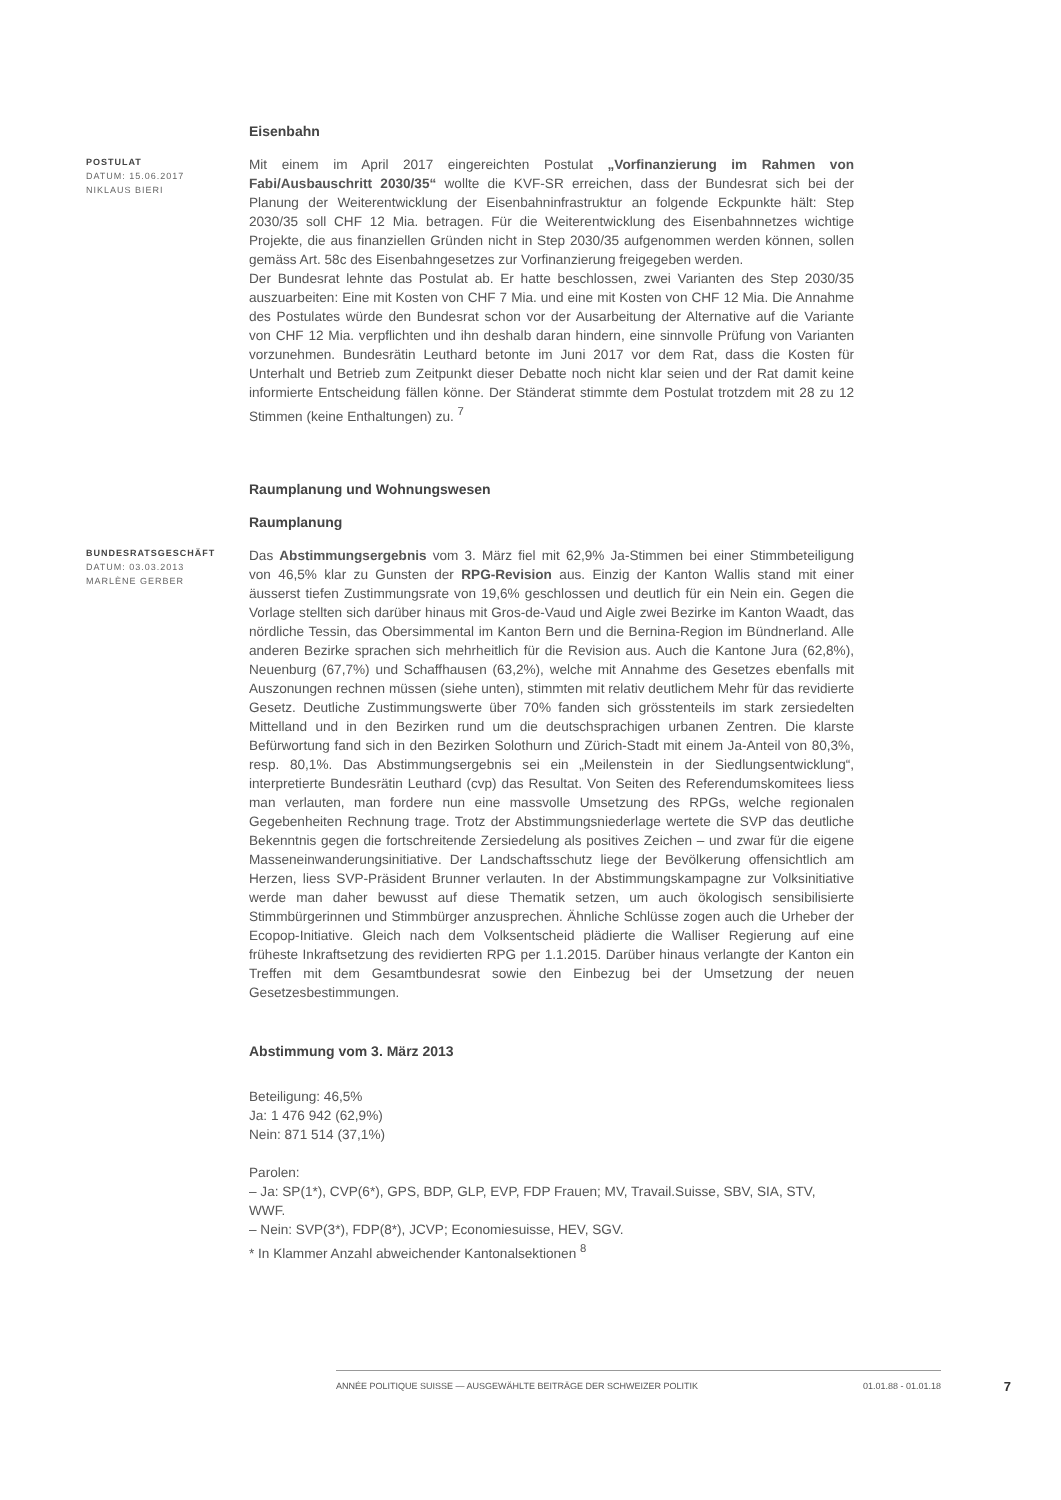Eisenbahn
POSTULAT
DATUM: 15.06.2017
NIKLAUS BIERI
Mit einem im April 2017 eingereichten Postulat „Vorfinanzierung im Rahmen von Fabi/Ausbauschritt 2030/35“ wollte die KVF-SR erreichen, dass der Bundesrat sich bei der Planung der Weiterentwicklung der Eisenbahninfrastruktur an folgende Eckpunkte hält: Step 2030/35 soll CHF 12 Mia. betragen. Für die Weiterentwicklung des Eisenbahnnetzes wichtige Projekte, die aus finanziellen Gründen nicht in Step 2030/35 aufgenommen werden können, sollen gemäss Art. 58c des Eisenbahngesetzes zur Vorfinanzierung freigegeben werden.
Der Bundesrat lehnte das Postulat ab. Er hatte beschlossen, zwei Varianten des Step 2030/35 auszuarbeiten: Eine mit Kosten von CHF 7 Mia. und eine mit Kosten von CHF 12 Mia. Die Annahme des Postulates würde den Bundesrat schon vor der Ausarbeitung der Alternative auf die Variante von CHF 12 Mia. verpflichten und ihn deshalb daran hindern, eine sinnvolle Prüfung von Varianten vorzunehmen. Bundesrätin Leuthard betonte im Juni 2017 vor dem Rat, dass die Kosten für Unterhalt und Betrieb zum Zeitpunkt dieser Debatte noch nicht klar seien und der Rat damit keine informierte Entscheidung fällen könne. Der Ständerat stimmte dem Postulat trotzdem mit 28 zu 12 Stimmen (keine Enthaltungen) zu. <sup>7</sup>
Raumplanung und Wohnungswesen
Raumplanung
BUNDESRATSGESCHÄFT
DATUM: 03.03.2013
MARLÈNE GERBER
Das Abstimmungsergebnis vom 3. März fiel mit 62,9% Ja-Stimmen bei einer Stimmbeteiligung von 46,5% klar zu Gunsten der RPG-Revision aus. Einzig der Kanton Wallis stand mit einer äusserst tiefen Zustimmungsrate von 19,6% geschlossen und deutlich für ein Nein ein. Gegen die Vorlage stellten sich darüber hinaus mit Gros-de-Vaud und Aigle zwei Bezirke im Kanton Waadt, das nördliche Tessin, das Obersimmental im Kanton Bern und die Bernina-Region im Bündnerland. Alle anderen Bezirke sprachen sich mehrheitlich für die Revision aus. Auch die Kantone Jura (62,8%), Neuenburg (67,7%) und Schaffhausen (63,2%), welche mit Annahme des Gesetzes ebenfalls mit Auszonungen rechnen müssen (siehe unten), stimmten mit relativ deutlichem Mehr für das revidierte Gesetz. Deutliche Zustimmungswerte über 70% fanden sich grösstenteils im stark zersiedelten Mittelland und in den Bezirken rund um die deutschsprachigen urbanen Zentren. Die klarste Befürwortung fand sich in den Bezirken Solothurn und Zürich-Stadt mit einem Ja-Anteil von 80,3%, resp. 80,1%. Das Abstimmungsergebnis sei ein „Meilenstein in der Siedlungsentwicklung“, interpretierte Bundesrätin Leuthard (cvp) das Resultat. Von Seiten des Referendumskomitees liess man verlauten, man fordere nun eine massvolle Umsetzung des RPGs, welche regionalen Gegebenheiten Rechnung trage. Trotz der Abstimmungsniederlage wertete die SVP das deutliche Bekenntnis gegen die fortschreitende Zersiedelung als positives Zeichen – und zwar für die eigene Masseneinwanderungsinitiative. Der Landschaftsschutz liege der Bevölkerung offensichtlich am Herzen, liess SVP-Präsident Brunner verlauten. In der Abstimmungskampagne zur Volksinitiative werde man daher bewusst auf diese Thematik setzen, um auch ökologisch sensibilisierte Stimmbürgerinnen und Stimmbürger anzusprechen. Ähnliche Schlüsse zogen auch die Urheber der Ecopop-Initiative. Gleich nach dem Volksentscheid plädierte die Walliser Regierung auf eine früheste Inkraftsetzung des revidierten RPG per 1.1.2015. Darüber hinaus verlangte der Kanton ein Treffen mit dem Gesamtbundesrat sowie den Einbezug bei der Umsetzung der neuen Gesetzesbestimmungen.
Abstimmung vom 3. März 2013
Beteiligung: 46,5%
Ja: 1 476 942 (62,9%)
Nein: 871 514 (37,1%)
Parolen:
– Ja: SP(1*), CVP(6*), GPS, BDP, GLP, EVP, FDP Frauen; MV, Travail.Suisse, SBV, SIA, STV, WWF.
– Nein: SVP(3*), FDP(8*), JCVP; Economiesuisse, HEV, SGV.
* In Klammer Anzahl abweichender Kantonalsektionen <sup>8</sup>
ANNÉE POLITIQUE SUISSE — AUSGEWÄHLTE BEITRÄGE DER SCHWEIZER POLITIK 01.01.88 - 01.01.18 7